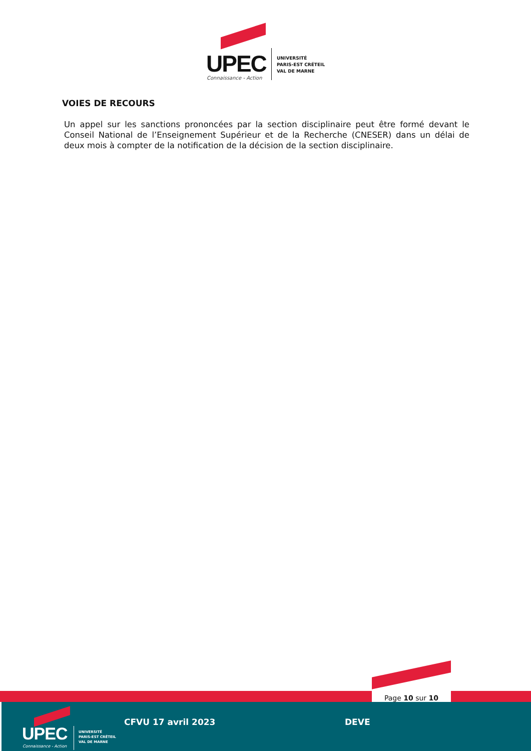UPEC
Connaissance - Action
UNIVERSITÉ
PARIS-EST CRÉTEIL
VAL DE MARNE
VOIES DE RECOURS
Un appel sur les sanctions prononcées par la section disciplinaire peut être formé devant le Conseil National de l’Enseignement Supérieur et de la Recherche (CNESER) dans un délai de deux mois à compter de la notification de la décision de la section disciplinaire.
Page 10 sur 10
UPEC
Connaissance - Action
UNIVERSITÉ
PARIS-EST CRÉTEIL
VAL DE MARNE
CFVU 17 avril 2023 DEVE